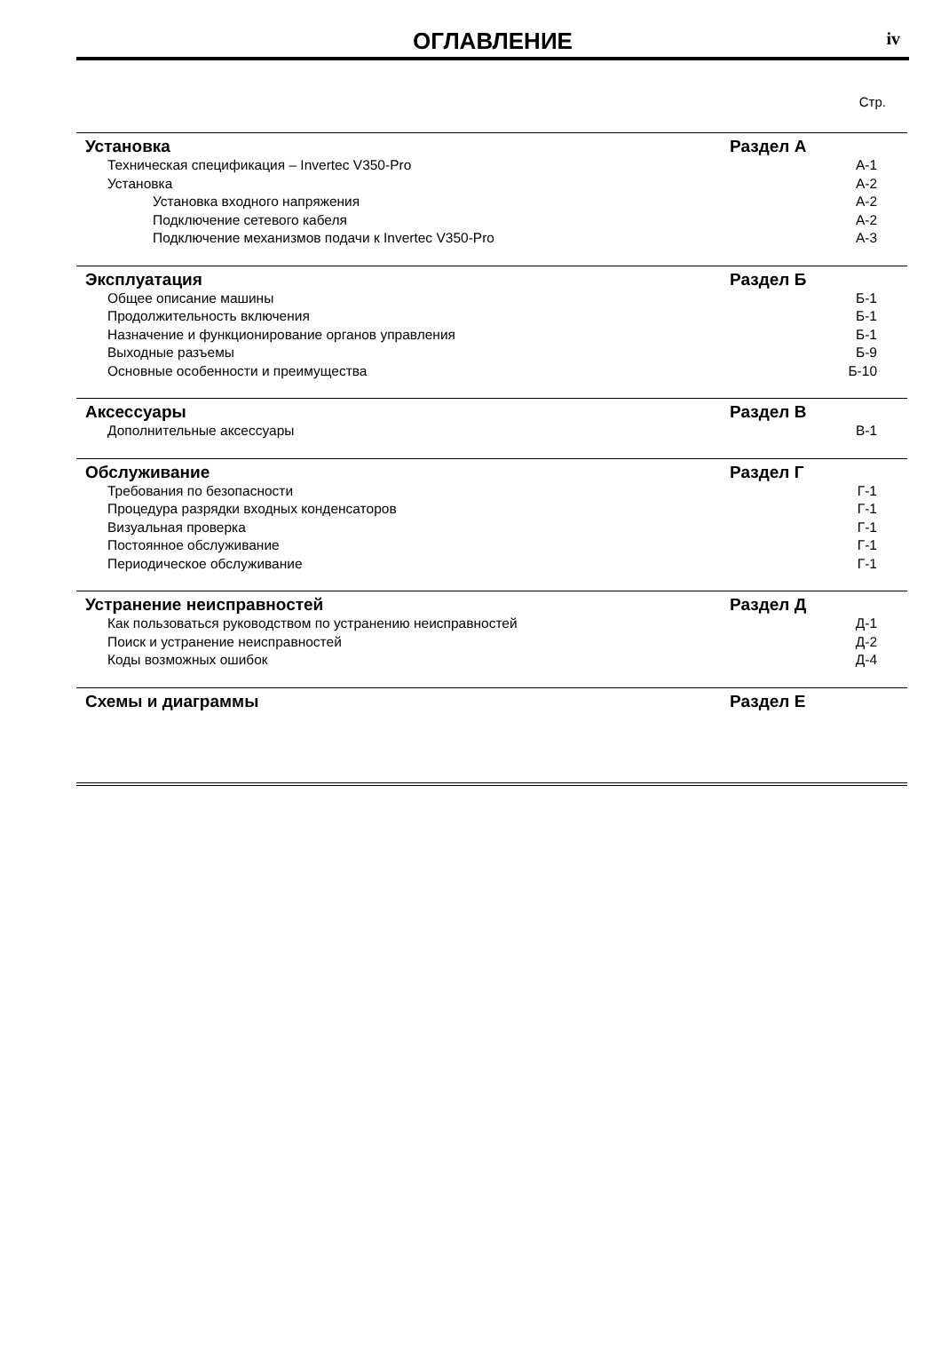ОГЛАВЛЕНИЕ
iv
Стр.
Установка Раздел А
Техническая спецификация – Invertec V350-Pro А-1
Установка А-2
Установка входного напряжения А-2
Подключение сетевого кабеля А-2
Подключение механизмов подачи к Invertec V350-Pro А-3
Эксплуатация Раздел Б
Общее описание машины Б-1
Продолжительность включения Б-1
Назначение и функционирование органов управления Б-1
Выходные разъемы Б-9
Основные особенности и преимущества Б-10
Аксессуары Раздел В
Дополнительные аксессуары В-1
Обслуживание Раздел Г
Требования по безопасности Г-1
Процедура разрядки входных конденсаторов Г-1
Визуальная проверка Г-1
Постоянное обслуживание Г-1
Периодическое обслуживание Г-1
Устранение неисправностей Раздел Д
Как пользоваться руководством по устранению неисправностей Д-1
Поиск и устранение неисправностей Д-2
Коды возможных ошибок Д-4
Схемы и диаграммы Раздел Е